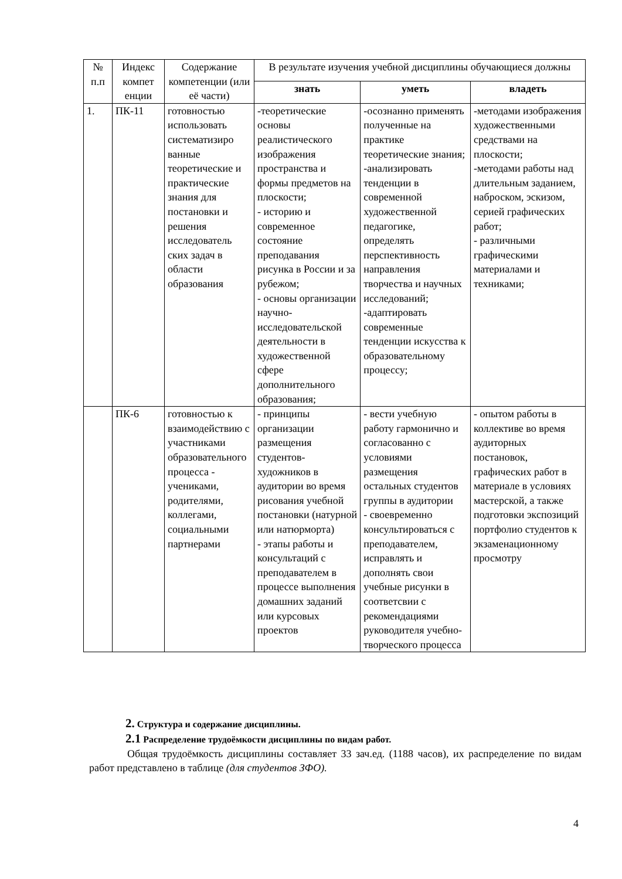| № п.п | Индекс компет енции | Содержание компетенции (или её части) | В результате изучения учебной дисциплины обучающиеся должны | | |
| --- | --- | --- | --- | --- | --- |
| | | | знать | уметь | владеть |
| 1. | ПК-11 | готовностью использовать систематизиро ванные теоретические и практические знания для постановки и решения исследователь ских задач в области образования | -теоретические основы реалистического изображения пространства и формы предметов на плоскости; - историю и современное состояние преподавания рисунка в России и за рубежом; - основы организации научно-исследовательской деятельности в художественной сфере дополнительного образования; | -осознанно применять полученные на практике теоретические знания; -анализировать тенденции в современной художественной педагогике, определять перспективность направления творчества и научных исследований; -адаптировать современные тенденции искусства к образовательному процессу; | -методами изображения художественными средствами на плоскости; -методами работы над длительным заданием, наброском, эскизом, серией графических работ; - различными графическими материалами и техниками; |
| | ПК-6 | готовностью к взаимодействию с участниками образовательного процесса - учениками, родителями, коллегами, социальными партнерами | - принципы организации размещения студентов-художников в аудитории во время рисования учебной постановки (натурной или натюрморта) - этапы работы и консультаций с преподавателем в процессе выполнения домашних заданий или курсовых проектов | - вести учебную работу гармонично и согласованно с условиями размещения остальных студентов группы в аудитории - своевременно консультироваться с преподавателем, исправлять и дополнять свои учебные рисунки в соответсвии с рекомендациями руководителя учебно-творческого процесса | - опытом работы в коллективе во время аудиторных постановок, графических работ в материале в условиях мастерской, а также подготовки экспозиций портфолио студентов к экзаменационному просмотру |
2. Структура и содержание дисциплины.
2.1 Распределение трудоёмкости дисциплины по видам работ.
Общая трудоёмкость дисциплины составляет 33 зач.ед. (1188 часов), их распределение по видам работ представлено в таблице (для студентов ЗФО).
4